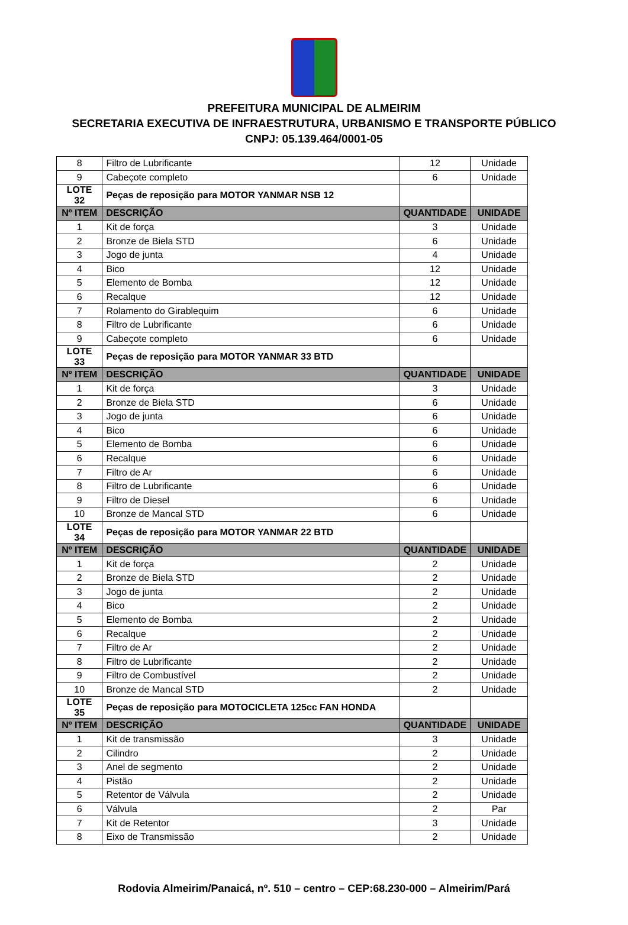PREFEITURA MUNICIPAL DE ALMEIRIM
SECRETARIA EXECUTIVA DE INFRAESTRUTURA, URBANISMO E TRANSPORTE PÚBLICO
CNPJ: 05.139.464/0001-05
| 8 | Filtro de Lubrificante | 12 | Unidade |
| 9 | Cabeçote completo | 6 | Unidade |
| LOTE 32 | Peças de reposição para MOTOR YANMAR NSB 12 | | |
| Nº ITEM | DESCRIÇÃO | QUANTIDADE | UNIDADE |
| 1 | Kit de força | 3 | Unidade |
| 2 | Bronze de Biela STD | 6 | Unidade |
| 3 | Jogo de junta | 4 | Unidade |
| 4 | Bico | 12 | Unidade |
| 5 | Elemento de Bomba | 12 | Unidade |
| 6 | Recalque | 12 | Unidade |
| 7 | Rolamento do Girablequim | 6 | Unidade |
| 8 | Filtro de Lubrificante | 6 | Unidade |
| 9 | Cabeçote completo | 6 | Unidade |
| LOTE 33 | Peças de reposição para MOTOR YANMAR 33 BTD | | |
| Nº ITEM | DESCRIÇÃO | QUANTIDADE | UNIDADE |
| 1 | Kit de força | 3 | Unidade |
| 2 | Bronze de Biela STD | 6 | Unidade |
| 3 | Jogo de junta | 6 | Unidade |
| 4 | Bico | 6 | Unidade |
| 5 | Elemento de Bomba | 6 | Unidade |
| 6 | Recalque | 6 | Unidade |
| 7 | Filtro de Ar | 6 | Unidade |
| 8 | Filtro de Lubrificante | 6 | Unidade |
| 9 | Filtro de Diesel | 6 | Unidade |
| 10 | Bronze de Mancal STD | 6 | Unidade |
| LOTE 34 | Peças de reposição para MOTOR YANMAR 22 BTD | | |
| Nº ITEM | DESCRIÇÃO | QUANTIDADE | UNIDADE |
| 1 | Kit de força | 2 | Unidade |
| 2 | Bronze de Biela STD | 2 | Unidade |
| 3 | Jogo de junta | 2 | Unidade |
| 4 | Bico | 2 | Unidade |
| 5 | Elemento de Bomba | 2 | Unidade |
| 6 | Recalque | 2 | Unidade |
| 7 | Filtro de Ar | 2 | Unidade |
| 8 | Filtro de Lubrificante | 2 | Unidade |
| 9 | Filtro de Combustível | 2 | Unidade |
| 10 | Bronze de Mancal STD | 2 | Unidade |
| LOTE 35 | Peças de reposição para MOTOCICLETA 125cc FAN HONDA | | |
| Nº ITEM | DESCRIÇÃO | QUANTIDADE | UNIDADE |
| 1 | Kit de transmissão | 3 | Unidade |
| 2 | Cilindro | 2 | Unidade |
| 3 | Anel de segmento | 2 | Unidade |
| 4 | Pistão | 2 | Unidade |
| 5 | Retentor de Válvula | 2 | Unidade |
| 6 | Válvula | 2 | Par |
| 7 | Kit de Retentor | 3 | Unidade |
| 8 | Eixo de Transmissão | 2 | Unidade |
Rodovia Almeirim/Panaicá, nº. 510 – centro – CEP:68.230-000 – Almeirim/Pará